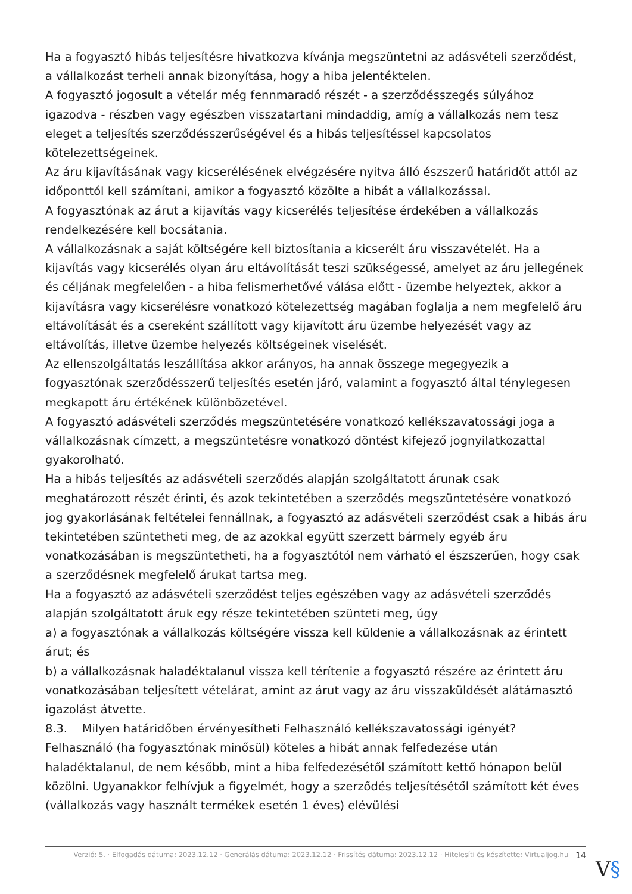Ha a fogyasztó hibás teljesítésre hivatkozva kívánja megszüntetni az adásvételi szerződést, a vállalkozást terheli annak bizonyítása, hogy a hiba jelentéktelen.
A fogyasztó jogosult a vételár még fennmaradó részét - a szerződésszegés súlyához igazodva - részben vagy egészben visszatartani mindaddig, amíg a vállalkozás nem tesz eleget a teljesítés szerződésszerűségével és a hibás teljesítéssel kapcsolatos kötelezettségeinek.
Az áru kijavításának vagy kicserélésének elvégzésére nyitva álló észszerű határidőt attól az időponttól kell számítani, amikor a fogyasztó közölte a hibát a vállalkozással.
A fogyasztónak az árut a kijavítás vagy kicserélés teljesítése érdekében a vállalkozás rendelkezésére kell bocsátania.
A vállalkozásnak a saját költségére kell biztosítania a kicserélt áru visszavételét. Ha a kijavítás vagy kicserélés olyan áru eltávolítását teszi szükségessé, amelyet az áru jellegének és céljának megfelelően - a hiba felismerhetővé válása előtt - üzembe helyeztek, akkor a kijavításra vagy kicserélésre vonatkozó kötelezettség magában foglalja a nem megfelelő áru eltávolítását és a csereként szállított vagy kijavított áru üzembe helyezését vagy az eltávolítás, illetve üzembe helyezés költségeinek viselését.
Az ellenszolgáltatás leszállítása akkor arányos, ha annak összege megegyezik a fogyasztónak szerződésszerű teljesítés esetén járó, valamint a fogyasztó által ténylegesen megkapott áru értékének különbözetével.
A fogyasztó adásvételi szerződés megszüntetésére vonatkozó kellékszavatossági joga a vállalkozásnak címzett, a megszüntetésre vonatkozó döntést kifejező jognyilatkozattal gyakorolható.
Ha a hibás teljesítés az adásvételi szerződés alapján szolgáltatott árunak csak meghatározott részét érinti, és azok tekintetében a szerződés megszüntetésére vonatkozó jog gyakorlásának feltételei fennállnak, a fogyasztó az adásvételi szerződést csak a hibás áru tekintetében szüntetheti meg, de az azokkal együtt szerzett bármely egyéb áru vonatkozásában is megszüntetheti, ha a fogyasztótól nem várható el észszerűen, hogy csak a szerződésnek megfelelő árukat tartsa meg.
Ha a fogyasztó az adásvételi szerződést teljes egészében vagy az adásvételi szerződés alapján szolgáltatott áruk egy része tekintetében szünteti meg, úgy
a) a fogyasztónak a vállalkozás költségére vissza kell küldenie a vállalkozásnak az érintett árut; és
b) a vállalkozásnak haladéktalanul vissza kell térítenie a fogyasztó részére az érintett áru vonatkozásában teljesített vételárat, amint az árut vagy az áru visszaküldését alátámasztó igazolást átvette.
8.3. Milyen határidőben érvényesítheti Felhasználó kellékszavatossági igényét?
Felhasználó (ha fogyasztónak minősül) köteles a hibát annak felfedezése után haladéktalanul, de nem később, mint a hiba felfedezésétől számított kettő hónapon belül közölni. Ugyanakkor felhívjuk a figyelmét, hogy a szerződés teljesítésétől számított két éves (vállalkozás vagy használt termékek esetén 1 éves) elévülési
Verzió: 5. · Elfogadás dátuma: 2023.12.12 · Generálás dátuma: 2023.12.12 · Frissítés dátuma: 2023.12.12 · Hitelesíti és készítette: Virtualjog.hu 14
V§